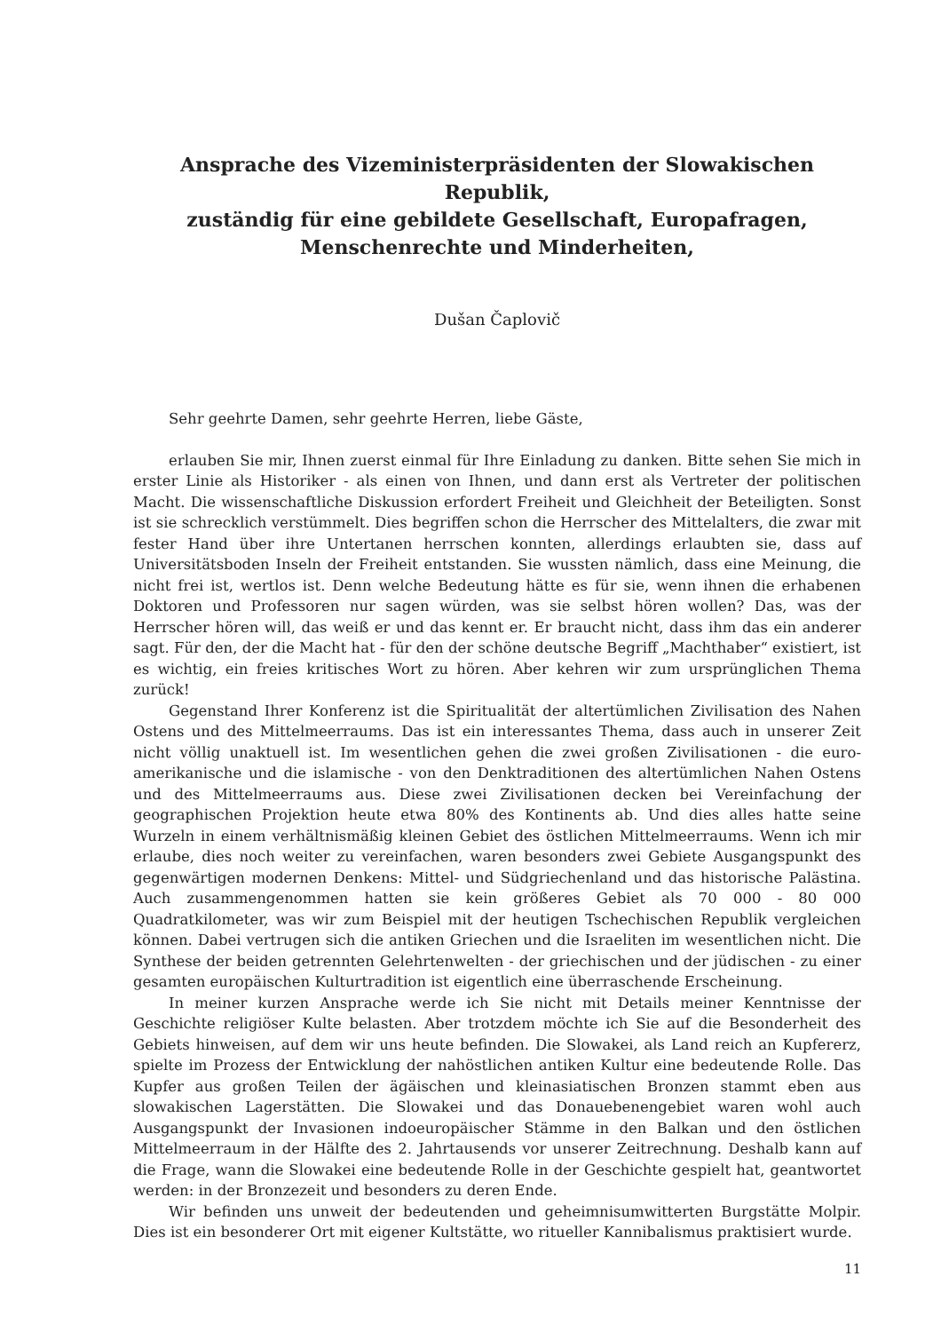Ansprache des Vizeministerpräsidenten der Slowakischen Republik,
zuständig für eine gebildete Gesellschaft, Europafragen,
Menschenrechte und Minderheiten,
Dušan Čaplovič
Sehr geehrte Damen, sehr geehrte Herren, liebe Gäste,
erlauben Sie mir, Ihnen zuerst einmal für Ihre Einladung zu danken. Bitte sehen Sie mich in erster Linie als Historiker - als einen von Ihnen, und dann erst als Vertreter der politischen Macht. Die wissenschaftliche Diskussion erfordert Freiheit und Gleichheit der Beteiligten. Sonst ist sie schrecklich verstümmelt. Dies begriffen schon die Herrscher des Mittelalters, die zwar mit fester Hand über ihre Untertanen herrschen konnten, allerdings erlaubten sie, dass auf Universitätsboden Inseln der Freiheit entstanden. Sie wussten nämlich, dass eine Meinung, die nicht frei ist, wertlos ist. Denn welche Bedeutung hätte es für sie, wenn ihnen die erhabenen Doktoren und Professoren nur sagen würden, was sie selbst hören wollen? Das, was der Herrscher hören will, das weiß er und das kennt er. Er braucht nicht, dass ihm das ein anderer sagt. Für den, der die Macht hat - für den der schöne deutsche Begriff „Machthaber“ existiert, ist es wichtig, ein freies kritisches Wort zu hören. Aber kehren wir zum ursprünglichen Thema zurück!
Gegenstand Ihrer Konferenz ist die Spiritualität der altertümlichen Zivilisation des Nahen Ostens und des Mittelmeerraums. Das ist ein interessantes Thema, dass auch in unserer Zeit nicht völlig unaktuell ist. Im wesentlichen gehen die zwei großen Zivilisationen - die euro-amerikanische und die islamische - von den Denktraditionen des altertümlichen Nahen Ostens und des Mittelmeerraums aus. Diese zwei Zivilisationen decken bei Vereinfachung der geographischen Projektion heute etwa 80% des Kontinents ab. Und dies alles hatte seine Wurzeln in einem verhältnismäßig kleinen Gebiet des östlichen Mittelmeerraums. Wenn ich mir erlaube, dies noch weiter zu vereinfachen, waren besonders zwei Gebiete Ausgangspunkt des gegenwärtigen modernen Denkens: Mittel- und Südgriechenland und das historische Palästina. Auch zusammengenommen hatten sie kein größeres Gebiet als 70 000 - 80 000 Quadratkilometer, was wir zum Beispiel mit der heutigen Tschechischen Republik vergleichen können. Dabei vertrugen sich die antiken Griechen und die Israeliten im wesentlichen nicht. Die Synthese der beiden getrennten Gelehrtenwelten - der griechischen und der jüdischen - zu einer gesamten europäischen Kulturtradition ist eigentlich eine überraschende Erscheinung.
In meiner kurzen Ansprache werde ich Sie nicht mit Details meiner Kenntnisse der Geschichte religiöser Kulte belasten. Aber trotzdem möchte ich Sie auf die Besonderheit des Gebiets hinweisen, auf dem wir uns heute befinden. Die Slowakei, als Land reich an Kupfererz, spielte im Prozess der Entwicklung der nahöstlichen antiken Kultur eine bedeutende Rolle. Das Kupfer aus großen Teilen der ägäischen und kleinasiatischen Bronzen stammt eben aus slowakischen Lagerstätten. Die Slowakei und das Donauebenengebiet waren wohl auch Ausgangspunkt der Invasionen indoeuropäischer Stämme in den Balkan und den östlichen Mittelmeerraum in der Hälfte des 2. Jahrtausends vor unserer Zeitrechnung. Deshalb kann auf die Frage, wann die Slowakei eine bedeutende Rolle in der Geschichte gespielt hat, geantwortet werden: in der Bronzezeit und besonders zu deren Ende.
Wir befinden uns unweit der bedeutenden und geheimnisumwitterten Burgstätte Molpir. Dies ist ein besonderer Ort mit eigener Kultstätte, wo ritueller Kannibalismus praktisiert wurde.
11